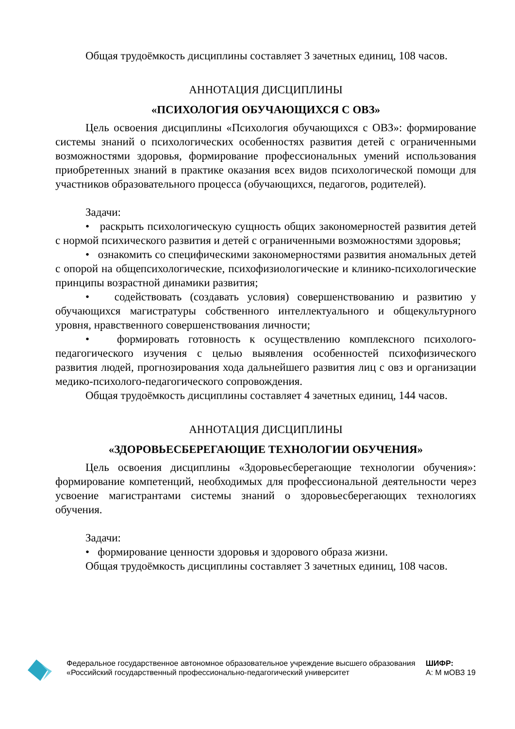Общая трудоёмкость дисциплины составляет 3 зачетных единиц, 108 часов.
АННОТАЦИЯ ДИСЦИПЛИНЫ
«ПСИХОЛОГИЯ ОБУЧАЮЩИХСЯ С ОВЗ»
Цель освоения дисциплины «Психология обучающихся с ОВЗ»: формирование системы знаний о психологических особенностях развития детей с ограниченными возможностями здоровья, формирование профессиональных умений использования приобретенных знаний в практике оказания всех видов психологической помощи для участников образовательного процесса (обучающихся, педагогов, родителей).
Задачи:
• раскрыть психологическую сущность общих закономерностей развития детей с нормой психического развития и детей с ограниченными возможностями здоровья;
• ознакомить со специфическими закономерностями развития аномальных детей с опорой на общепсихологические, психофизиологические и клинико-психологические принципы возрастной динамики развития;
• содействовать (создавать условия) совершенствованию и развитию у обучающихся магистратуры собственного интеллектуального и общекультурного уровня, нравственного совершенствования личности;
• формировать готовность к осуществлению комплексного психолого-педагогического изучения с целью выявления особенностей психофизического развития людей, прогнозирования хода дальнейшего развития лиц с овз и организации медико-психолого-педагогического сопровождения.
Общая трудоёмкость дисциплины составляет 4 зачетных единиц, 144 часов.
АННОТАЦИЯ ДИСЦИПЛИНЫ
«ЗДОРОВЬЕСБЕРЕГАЮЩИЕ ТЕХНОЛОГИИ ОБУЧЕНИЯ»
Цель освоения дисциплины «Здоровьесберегающие технологии обучения»: формирование компетенций, необходимых для профессиональной деятельности через усвоение магистрантами системы знаний о здоровьесберегающих технологиях обучения.
Задачи:
• формирование ценности здоровья и здорового образа жизни.
Общая трудоёмкость дисциплины составляет 3 зачетных единиц, 108 часов.
Федеральное государственное автономное образовательное учреждение высшего образования «Российский государственный профессионально-педагогический университет
ШИФР:
А: М мОВЗ 19